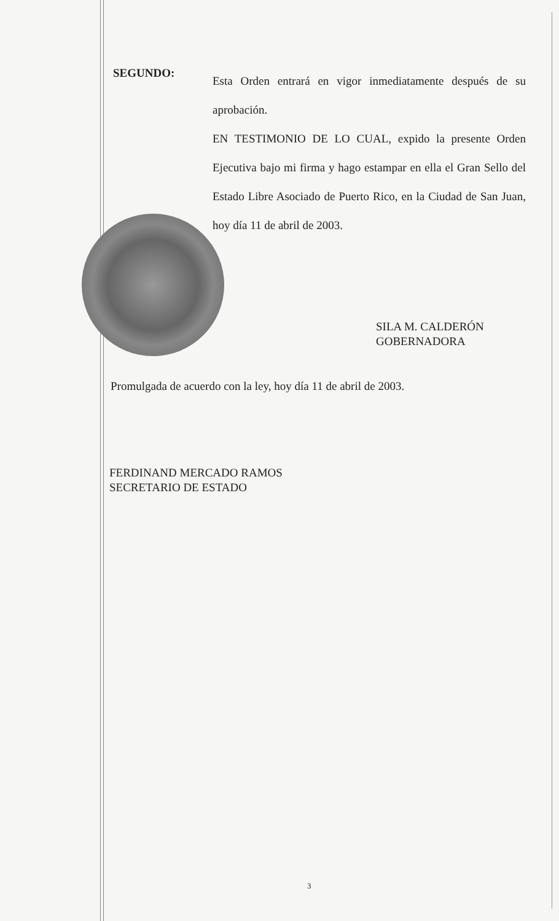SEGUNDO:
Esta Orden entrará en vigor inmediatamente después de su aprobación.
EN TESTIMONIO DE LO CUAL, expido la presente Orden Ejecutiva bajo mi firma y hago estampar en ella el Gran Sello del Estado Libre Asociado de Puerto Rico, en la Ciudad de San Juan, hoy día 11 de abril de 2003.
SILA M. CALDERÓN
GOBERNADORA
Promulgada de acuerdo con la ley, hoy día 11 de abril de 2003.
FERDINAND MERCADO RAMOS
SECRETARIO DE ESTADO
3